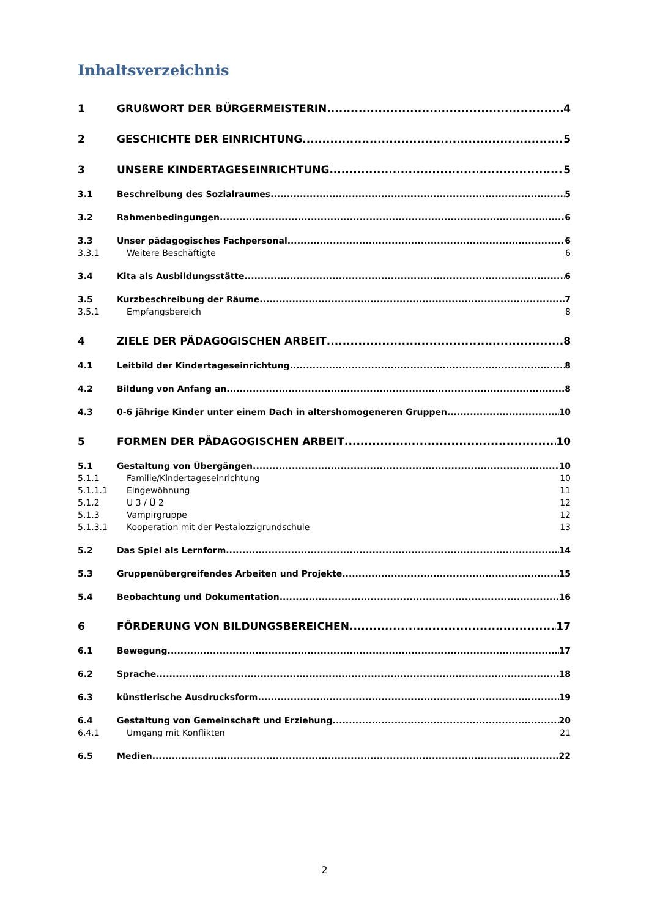Inhaltsverzeichnis
1 GRUßWORT DER BÜRGERMEISTERIN 4
2 GESCHICHTE DER EINRICHTUNG 5
3 UNSERE KINDERTAGESEINRICHTUNG 5
3.1 Beschreibung des Sozialraumes 5
3.2 Rahmenbedingungen 6
3.3 Unser pädagogisches Fachpersonal 6
3.3.1 Weitere Beschäftigte 6
3.4 Kita als Ausbildungsstätte 6
3.5 Kurzbeschreibung der Räume 7
3.5.1 Empfangsbereich 8
4 ZIELE DER PÄDAGOGISCHEN ARBEIT 8
4.1 Leitbild der Kindertageseinrichtung 8
4.2 Bildung von Anfang an 8
4.3 0-6 jährige Kinder unter einem Dach in altershomogeneren Gruppen 10
5 FORMEN DER PÄDAGOGISCHEN ARBEIT 10
5.1 Gestaltung von Übergängen 10
5.1.1 Familie/Kindertageseinrichtung 10
5.1.1.1 Eingewöhnung 11
5.1.2 U 3 / Ü 2 12
5.1.3 Vampirgruppe 12
5.1.3.1 Kooperation mit der Pestalozzigrundschule 13
5.2 Das Spiel als Lernform 14
5.3 Gruppenübergreifendes Arbeiten und Projekte 15
5.4 Beobachtung und Dokumentation 16
6 FÖRDERUNG VON BILDUNGSBEREICHEN 17
6.1 Bewegung 17
6.2 Sprache 18
6.3 künstlerische Ausdrucksform 19
6.4 Gestaltung von Gemeinschaft und Erziehung 20
6.4.1 Umgang mit Konflikten 21
6.5 Medien 22
2